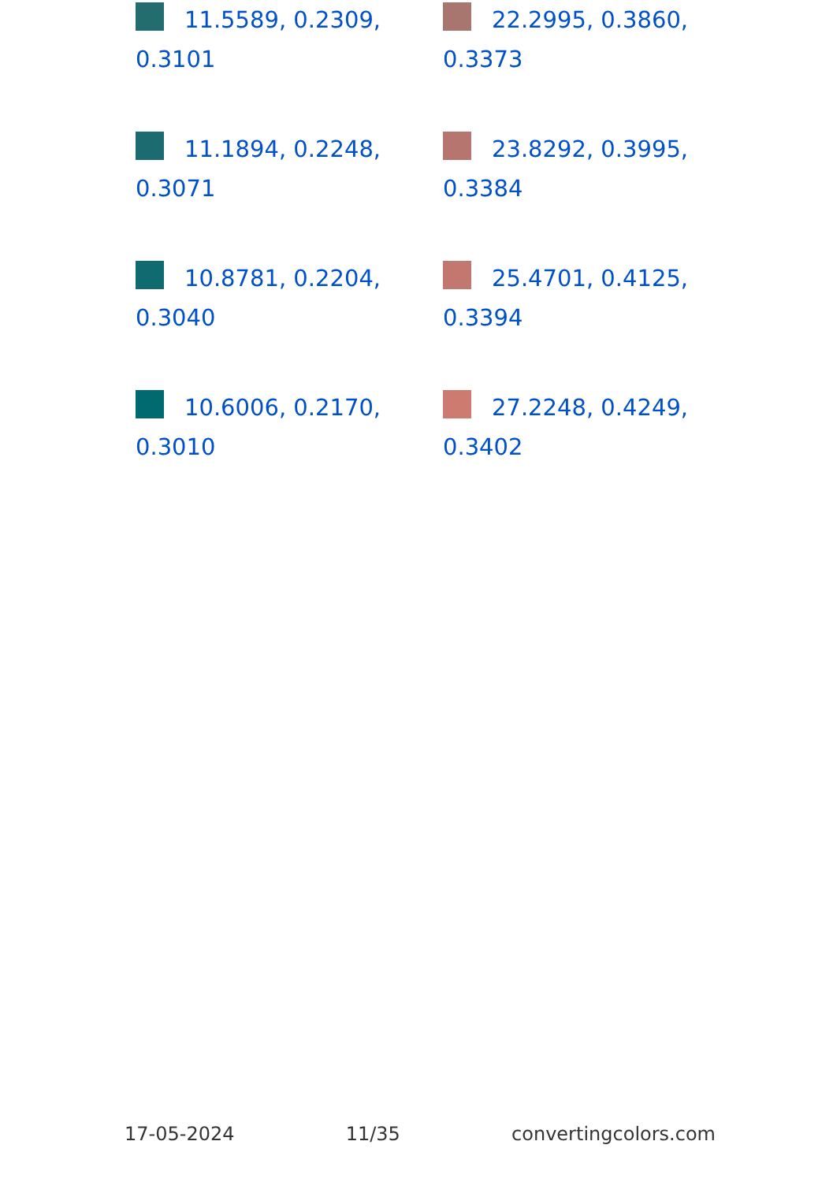11.5589, 0.2309, 0.3101
22.2995, 0.3860, 0.3373
11.1894, 0.2248, 0.3071
23.8292, 0.3995, 0.3384
10.8781, 0.2204, 0.3040
25.4701, 0.4125, 0.3394
10.6006, 0.2170, 0.3010
27.2248, 0.4249, 0.3402
17-05-2024 11/35 convertingcolors.com